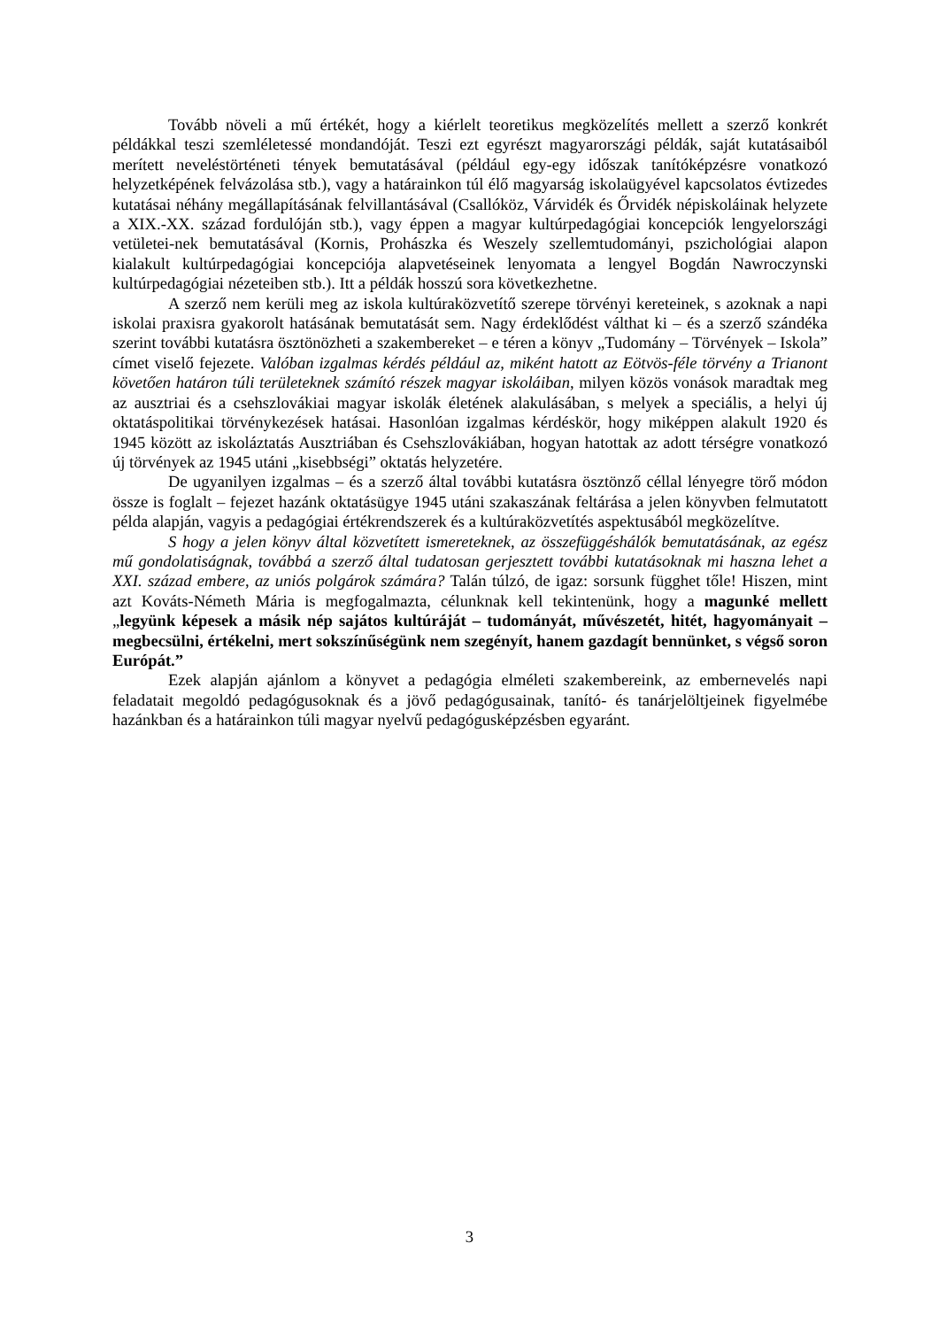Tovább növeli a mű értékét, hogy a kiérlelt teoretikus megközelítés mellett a szerző konkrét példákkal teszi szemléletessé mondandóját. Teszi ezt egyrészt magyarországi példák, saját kutatásaiból merített neveléstörténeti tények bemutatásával (például egy-egy időszak tanítóképzésre vonatkozó helyzetképének felvázolása stb.), vagy a határainkon túl élő magyarság iskolaügyével kapcsolatos évtizedes kutatásai néhány megállapításának felvillantásával (Csallóköz, Várvidék és Őrvidék népiskoláinak helyzete a XIX.-XX. század fordulóján stb.), vagy éppen a magyar kultúrpedagógiai koncepciók lengyelországi vetületei-nek bemutatásával (Kornis, Prohászka és Weszely szellemtudományi, pszichológiai alapon kialakult kultúrpedagógiai koncepciója alapvetéseinek lenyomata a lengyel Bogdán Nawroczynski kultúrpedagógiai nézeteiben stb.). Itt a példák hosszú sora következhetne.
A szerző nem kerüli meg az iskola kultúraközvetítő szerepe törvényi kereteinek, s azoknak a napi iskolai praxisra gyakorolt hatásának bemutatását sem. Nagy érdeklődést válthat ki – és a szerző szándéka szerint további kutatásra ösztönözheti a szakembereket – e téren a könyv „Tudomány – Törvények – Iskola” címet viselő fejezete. Valóban izgalmas kérdés például az, miként hatott az Eötvös-féle törvény a Trianont követően határon túli területeknek számító részek magyar iskoláiban, milyen közös vonások maradtak meg az ausztriai és a csehszlovákiai magyar iskolák életének alakulásában, s melyek a speciális, a helyi új oktatáspolitikai törvénykezések hatásai. Hasonlóan izgalmas kérdéskör, hogy miképpen alakult 1920 és 1945 között az iskoláztatás Ausztriában és Csehszlovákiában, hogyan hatottak az adott térségre vonatkozó új törvények az 1945 utáni „kisebbségi” oktatás helyzetére.
De ugyanilyen izgalmas – és a szerző által további kutatásra ösztönző céllal lényegre törő módon össze is foglalt – fejezet hazánk oktatásügye 1945 utáni szakaszának feltárása a jelen könyvben felmutatott példa alapján, vagyis a pedagógiai értékrendszerek és a kultúraközvetítés aspektusából megközelítve.
S hogy a jelen könyv által közvetített ismereteknek, az összefüggéshálók bemutatásának, az egész mű gondolatiságnak, továbbá a szerző által tudatosan gerjesztett további kutatásoknak mi haszna lehet a XXI. század embere, az uniós polgárok számára? Talán túlzó, de igaz: sorsunk függhet tőle! Hiszen, mint azt Kováts-Németh Mária is megfogalmazta, célunknak kell tekintenünk, hogy a magunké mellett „legyünk képesek a másik nép sajátos kultúráját – tudományát, művészetét, hitét, hagyományait – megbecsülni, értékelni, mert sokszínűségünk nem szegényít, hanem gazdagít bennünket, s végső soron Európát.”
Ezek alapján ajánlom a könyvet a pedagógia elméleti szakembereink, az embernevelés napi feladatait megoldó pedagógusoknak és a jövő pedagógusainak, tanító- és tanárjelöltjeinek figyelmébe hazánkban és a határainkon túli magyar nyelvű pedagógusképzésben egyaránt.
3